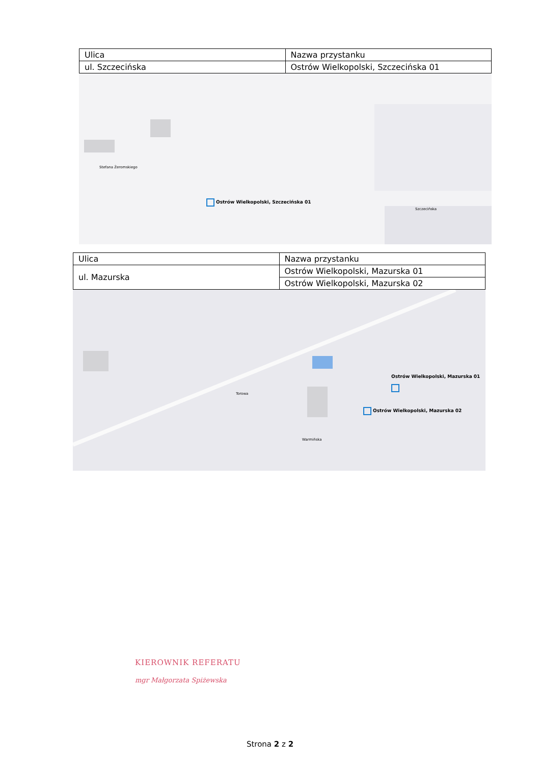| Ulica | Nazwa przystanku |
| --- | --- |
| ul. Szczecińska | Ostrów Wielkopolski, Szczecińska 01 |
Ostrów Wielkopolski, Szczecińska 01
Stefana Żeromskiego
Szczecińska
| Ulica | Nazwa przystanku |
| --- | --- |
| ul. Mazurska | Ostrów Wielkopolski, Mazurska 01 |
| | Ostrów Wielkopolski, Mazurska 02 |
Ostrów Wielkopolski, Mazurska 01
Ostrów Wielkopolski, Mazurska 02
Warmińska
Torowa
KIEROWNIK REFERATU
mgr Małgorzata Spiżewska
Strona 2 z 2